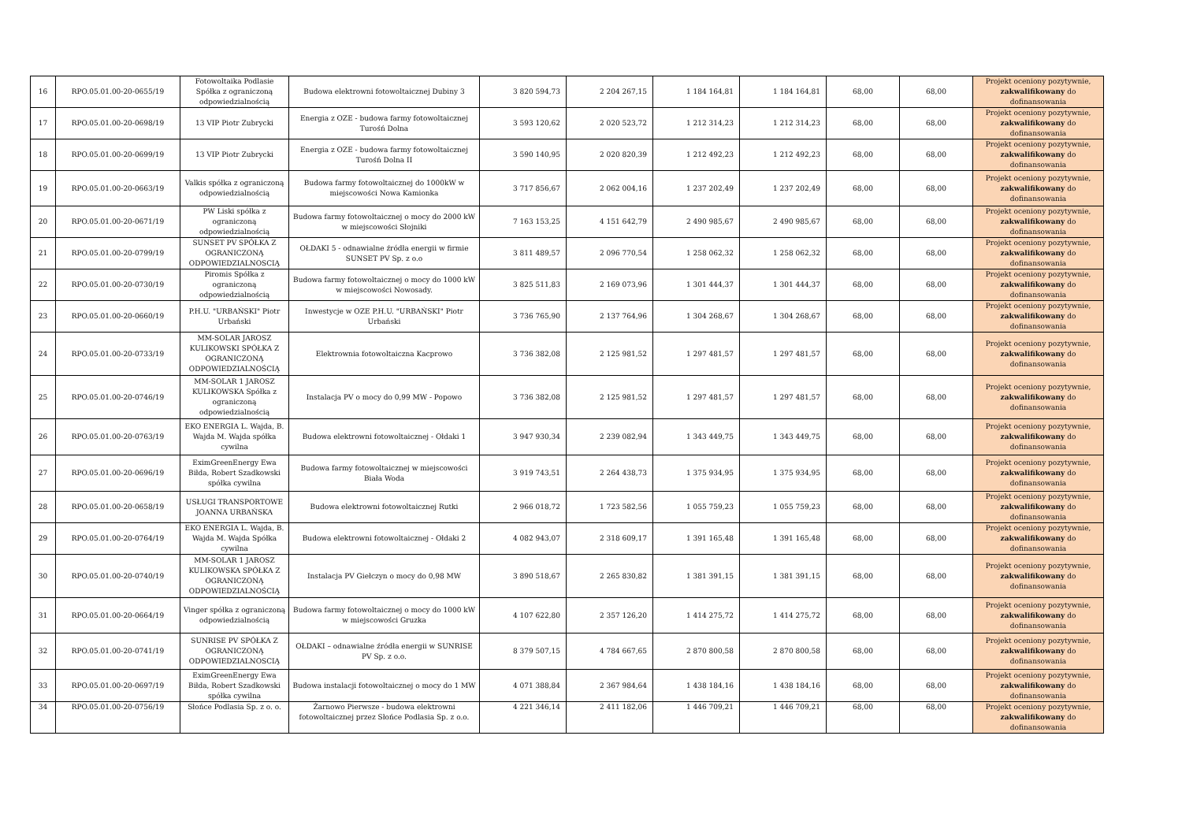| 16 | RPO.05.01.00-20-0655/19 | Fotowoltaika Podlasie Spółka z ograniczoną odpowiedzialnością | Budowa elektrowni fotowoltaicznej Dubiny 3 | 3 820 594,73 | 2 204 267,15 | 1 184 164,81 | 1 184 164,81 | 68,00 | 68,00 | Projekt oceniony pozytywnie, zakwalifikowany do dofinansowania |
| 17 | RPO.05.01.00-20-0698/19 | 13 VIP Piotr Zubrycki | Energia z OZE - budowa farmy fotowoltaicznej Turośń Dolna | 3 593 120,62 | 2 020 523,72 | 1 212 314,23 | 1 212 314,23 | 68,00 | 68,00 | Projekt oceniony pozytywnie, zakwalifikowany do dofinansowania |
| 18 | RPO.05.01.00-20-0699/19 | 13 VIP Piotr Zubrycki | Energia z OZE - budowa farmy fotowoltaicznej Turośń Dolna II | 3 590 140,95 | 2 020 820,39 | 1 212 492,23 | 1 212 492,23 | 68,00 | 68,00 | Projekt oceniony pozytywnie, zakwalifikowany do dofinansowania |
| 19 | RPO.05.01.00-20-0663/19 | Valkis spółka z ograniczoną odpowiedzialnością | Budowa farmy fotowoltaicznej do 1000kW w miejscowości Nowa Kamionka | 3 717 856,67 | 2 062 004,16 | 1 237 202,49 | 1 237 202,49 | 68,00 | 68,00 | Projekt oceniony pozytywnie, zakwalifikowany do dofinansowania |
| 20 | RPO.05.01.00-20-0671/19 | PW Liski spółka z ograniczoną odpowiedzialnością | Budowa farmy fotowoltaicznej o mocy do 2000 kW w miejscowości Słojniki | 7 163 153,25 | 4 151 642,79 | 2 490 985,67 | 2 490 985,67 | 68,00 | 68,00 | Projekt oceniony pozytywnie, zakwalifikowany do dofinansowania |
| 21 | RPO.05.01.00-20-0799/19 | SUNSET PV SPÓŁKA Z OGRANICZONĄ ODPOWIEDZIALNOSCIĄ | OŁDAKI 5 - odnawialne źródła energii w firmie SUNSET PV Sp. z o.o | 3 811 489,57 | 2 096 770,54 | 1 258 062,32 | 1 258 062,32 | 68,00 | 68,00 | Projekt oceniony pozytywnie, zakwalifikowany do dofinansowania |
| 22 | RPO.05.01.00-20-0730/19 | Piromis Spółka z ograniczoną odpowiedzialnością | Budowa farmy fotowoltaicznej o mocy do 1000 kW w miejscowości Nowosady. | 3 825 511,83 | 2 169 073,96 | 1 301 444,37 | 1 301 444,37 | 68,00 | 68,00 | Projekt oceniony pozytywnie, zakwalifikowany do dofinansowania |
| 23 | RPO.05.01.00-20-0660/19 | P.H.U. "URBAŃSKI" Piotr Urbański | Inwestycje w OZE P.H.U. "URBAŃSKI" Piotr Urbański | 3 736 765,90 | 2 137 764,96 | 1 304 268,67 | 1 304 268,67 | 68,00 | 68,00 | Projekt oceniony pozytywnie, zakwalifikowany do dofinansowania |
| 24 | RPO.05.01.00-20-0733/19 | MM-SOLAR JAROSZ KULIKOWSKI SPÓŁKA Z OGRANICZONĄ ODPOWIEDZIALNOŚCIĄ | Elektrownia fotowoltaiczna Kacprowo | 3 736 382,08 | 2 125 981,52 | 1 297 481,57 | 1 297 481,57 | 68,00 | 68,00 | Projekt oceniony pozytywnie, zakwalifikowany do dofinansowania |
| 25 | RPO.05.01.00-20-0746/19 | MM-SOLAR 1 JAROSZ KULIKOWSKA Spółka z ograniczoną odpowiedzialnością | Instalacja PV o mocy do 0,99 MW - Popowo | 3 736 382,08 | 2 125 981,52 | 1 297 481,57 | 1 297 481,57 | 68,00 | 68,00 | Projekt oceniony pozytywnie, zakwalifikowany do dofinansowania |
| 26 | RPO.05.01.00-20-0763/19 | EKO ENERGIA L. Wajda, B. Wajda M. Wajda spółka cywilna | Budowa elektrowni fotowoltaicznej - Ołdaki 1 | 3 947 930,34 | 2 239 082,94 | 1 343 449,75 | 1 343 449,75 | 68,00 | 68,00 | Projekt oceniony pozytywnie, zakwalifikowany do dofinansowania |
| 27 | RPO.05.01.00-20-0696/19 | EximGreenEnergy Ewa Biłda, Robert Szadkowski spółka cywilna | Budowa farmy fotowoltaicznej w miejscowości Biała Woda | 3 919 743,51 | 2 264 438,73 | 1 375 934,95 | 1 375 934,95 | 68,00 | 68,00 | Projekt oceniony pozytywnie, zakwalifikowany do dofinansowania |
| 28 | RPO.05.01.00-20-0658/19 | USŁUGI TRANSPORTOWE JOANNA URBAŃSKA | Budowa elektrowni fotowoltaicznej Rutki | 2 966 018,72 | 1 723 582,56 | 1 055 759,23 | 1 055 759,23 | 68,00 | 68,00 | Projekt oceniony pozytywnie, zakwalifikowany do dofinansowania |
| 29 | RPO.05.01.00-20-0764/19 | EKO ENERGIA L. Wajda, B. Wajda M. Wajda Spółka cywilna | Budowa elektrowni fotowoltaicznej - Ołdaki 2 | 4 082 943,07 | 2 318 609,17 | 1 391 165,48 | 1 391 165,48 | 68,00 | 68,00 | Projekt oceniony pozytywnie, zakwalifikowany do dofinansowania |
| 30 | RPO.05.01.00-20-0740/19 | MM-SOLAR 1 JAROSZ KULIKOWSKA SPÓŁKA Z OGRANICZONĄ ODPOWIEDZIALNOŚCIĄ | Instalacja PV Giełczyn o mocy do 0,98 MW | 3 890 518,67 | 2 265 830,82 | 1 381 391,15 | 1 381 391,15 | 68,00 | 68,00 | Projekt oceniony pozytywnie, zakwalifikowany do dofinansowania |
| 31 | RPO.05.01.00-20-0664/19 | Vinger spółka z ograniczoną odpowiedzialnością | Budowa farmy fotowoltaicznej o mocy do 1000 kW w miejscowości Gruzka | 4 107 622,80 | 2 357 126,20 | 1 414 275,72 | 1 414 275,72 | 68,00 | 68,00 | Projekt oceniony pozytywnie, zakwalifikowany do dofinansowania |
| 32 | RPO.05.01.00-20-0741/19 | SUNRISE PV SPÓŁKA Z OGRANICZONĄ ODPOWIEDZIALNOSCIĄ | OŁDAKI – odnawialne źródła energii w SUNRISE PV Sp. z o.o. | 8 379 507,15 | 4 784 667,65 | 2 870 800,58 | 2 870 800,58 | 68,00 | 68,00 | Projekt oceniony pozytywnie, zakwalifikowany do dofinansowania |
| 33 | RPO.05.01.00-20-0697/19 | EximGreenEnergy Ewa Biłda, Robert Szadkowski spółka cywilna | Budowa instalacji fotowoltaicznej o mocy do 1 MW | 4 071 388,84 | 2 367 984,64 | 1 438 184,16 | 1 438 184,16 | 68,00 | 68,00 | Projekt oceniony pozytywnie, zakwalifikowany do dofinansowania |
| 34 | RPO.05.01.00-20-0756/19 | Słońce Podlasia Sp. z o. o. | Żarnowo Pierwsze - budowa elektrowni fotowoltaicznej przez Słońce Podlasia Sp. z o.o. | 4 221 346,14 | 2 411 182,06 | 1 446 709,21 | 1 446 709,21 | 68,00 | 68,00 | Projekt oceniony pozytywnie, zakwalifikowany do dofinansowania |